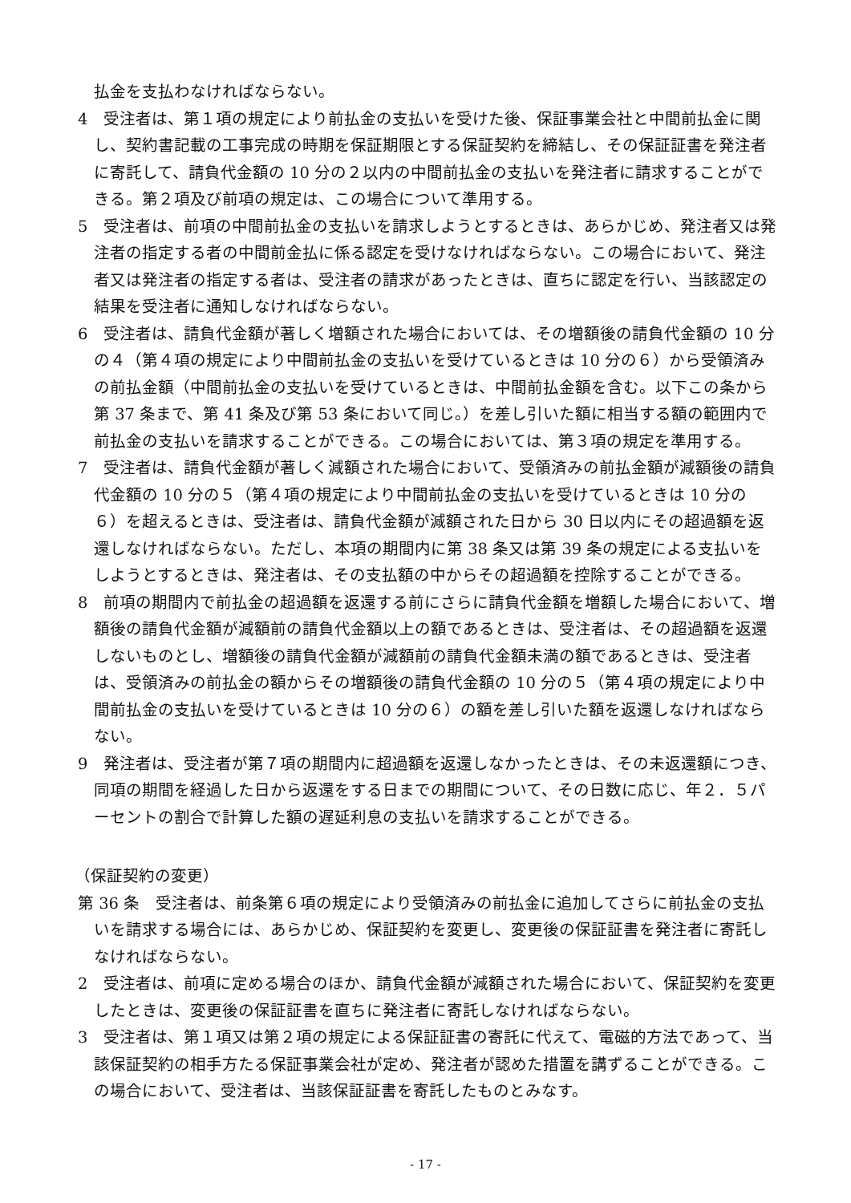払金を支払わなければならない。
4　受注者は、第１項の規定により前払金の支払いを受けた後、保証事業会社と中間前払金に関し、契約書記載の工事完成の時期を保証期限とする保証契約を締結し、その保証証書を発注者に寄託して、請負代金額の 10 分の２以内の中間前払金の支払いを発注者に請求することができる。第２項及び前項の規定は、この場合について準用する。
5　受注者は、前項の中間前払金の支払いを請求しようとするときは、あらかじめ、発注者又は発注者の指定する者の中間前金払に係る認定を受けなければならない。この場合において、発注者又は発注者の指定する者は、受注者の請求があったときは、直ちに認定を行い、当該認定の結果を受注者に通知しなければならない。
6　受注者は、請負代金額が著しく増額された場合においては、その増額後の請負代金額の 10 分の４（第４項の規定により中間前払金の支払いを受けているときは 10 分の６）から受領済みの前払金額（中間前払金の支払いを受けているときは、中間前払金額を含む。以下この条から第 37 条まで、第 41 条及び第 53 条において同じ。）を差し引いた額に相当する額の範囲内で前払金の支払いを請求することができる。この場合においては、第３項の規定を準用する。
7　受注者は、請負代金額が著しく減額された場合において、受領済みの前払金額が減額後の請負代金額の 10 分の５（第４項の規定により中間前払金の支払いを受けているときは 10 分の６）を超えるときは、受注者は、請負代金額が減額された日から 30 日以内にその超過額を返還しなければならない。ただし、本項の期間内に第 38 条又は第 39 条の規定による支払いをしようとするときは、発注者は、その支払額の中からその超過額を控除することができる。
8　前項の期間内で前払金の超過額を返還する前にさらに請負代金額を増額した場合において、増額後の請負代金額が減額前の請負代金額以上の額であるときは、受注者は、その超過額を返還しないものとし、増額後の請負代金額が減額前の請負代金額未満の額であるときは、受注者は、受領済みの前払金の額からその増額後の請負代金額の 10 分の５（第４項の規定により中間前払金の支払いを受けているときは 10 分の６）の額を差し引いた額を返還しなければならない。
9　発注者は、受注者が第７項の期間内に超過額を返還しなかったときは、その未返還額につき、同項の期間を経過した日から返還をする日までの期間について、その日数に応じ、年２．５パーセントの割合で計算した額の遅延利息の支払いを請求することができる。
（保証契約の変更）
第 36 条　受注者は、前条第６項の規定により受領済みの前払金に追加してさらに前払金の支払いを請求する場合には、あらかじめ、保証契約を変更し、変更後の保証証書を発注者に寄託しなければならない。
2　受注者は、前項に定める場合のほか、請負代金額が減額された場合において、保証契約を変更したときは、変更後の保証証書を直ちに発注者に寄託しなければならない。
3　受注者は、第１項又は第２項の規定による保証証書の寄託に代えて、電磁的方法であって、当該保証契約の相手方たる保証事業会社が定め、発注者が認めた措置を講ずることができる。この場合において、受注者は、当該保証証書を寄託したものとみなす。
- 17 -